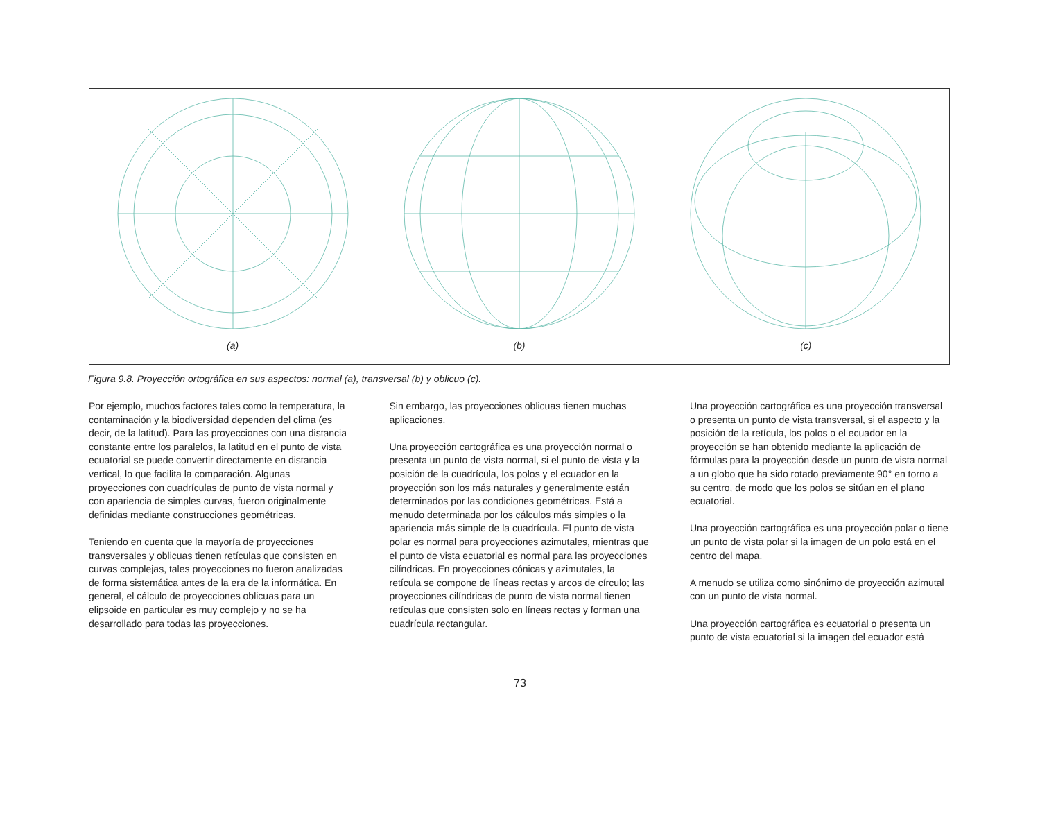(a) (b) (c)
Figura 9.8. Proyección ortográfica en sus aspectos: normal (a), transversal (b) y oblicuo (c).
Por ejemplo, muchos factores tales como la temperatura, la contaminación y la biodiversidad dependen del clima (es decir, de la latitud). Para las proyecciones con una distancia constante entre los paralelos, la latitud en el punto de vista ecuatorial se puede convertir directamente en distancia vertical, lo que facilita la comparación. Algunas proyecciones con cuadrículas de punto de vista normal y con apariencia de simples curvas, fueron originalmente definidas mediante construcciones geométricas.
Teniendo en cuenta que la mayoría de proyecciones transversales y oblicuas tienen retículas que consisten en curvas complejas, tales proyecciones no fueron analizadas de forma sistemática antes de la era de la informática. En general, el cálculo de proyecciones oblicuas para un elipsoide en particular es muy complejo y no se ha desarrollado para todas las proyecciones.
Sin embargo, las proyecciones oblicuas tienen muchas aplicaciones.
Una proyección cartográfica es una proyección normal o presenta un punto de vista normal, si el punto de vista y la posición de la cuadrícula, los polos y el ecuador en la proyección son los más naturales y generalmente están determinados por las condiciones geométricas. Está a menudo determinada por los cálculos más simples o la apariencia más simple de la cuadrícula. El punto de vista polar es normal para proyecciones azimutales, mientras que el punto de vista ecuatorial es normal para las proyecciones cilíndricas. En proyecciones cónicas y azimutales, la retícula se compone de líneas rectas y arcos de círculo; las proyecciones cilíndricas de punto de vista normal tienen retículas que consisten solo en líneas rectas y forman una cuadrícula rectangular.
Una proyección cartográfica es una proyección transversal o presenta un punto de vista transversal, si el aspecto y la posición de la retícula, los polos o el ecuador en la proyección se han obtenido mediante la aplicación de fórmulas para la proyección desde un punto de vista normal a un globo que ha sido rotado previamente 90° en torno a su centro, de modo que los polos se sitúan en el plano ecuatorial.
Una proyección cartográfica es una proyección polar o tiene un punto de vista polar si la imagen de un polo está en el centro del mapa.
A menudo se utiliza como sinónimo de proyección azimutal con un punto de vista normal.
Una proyección cartográfica es ecuatorial o presenta un punto de vista ecuatorial si la imagen del ecuador está
73